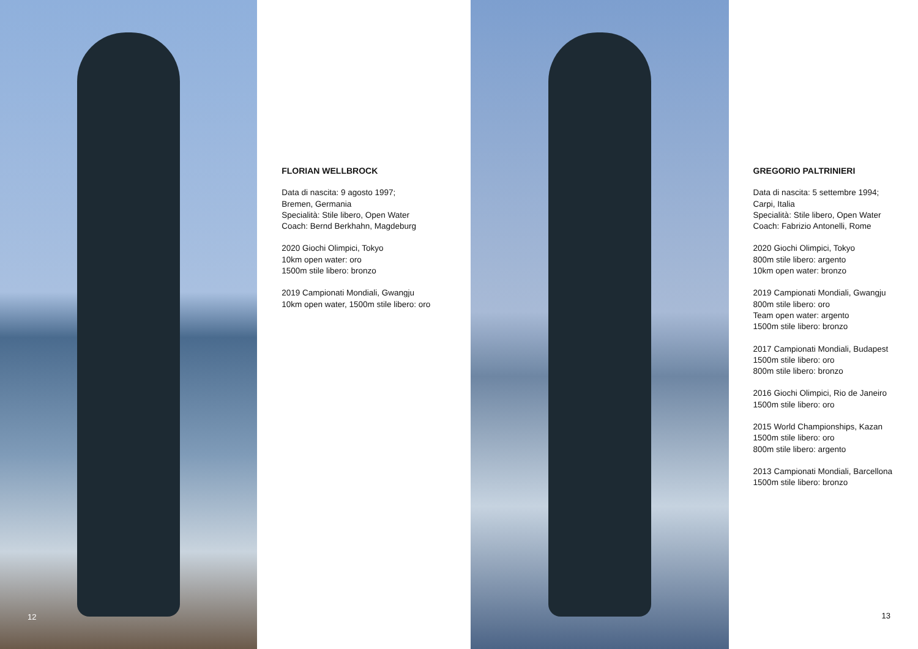12
FLORIAN WELLBROCK
Data di nascita: 9 agosto 1997;
Bremen, Germania
Specialità: Stile libero, Open Water
Coach: Bernd Berkhahn, Magdeburg
2020 Giochi Olimpici, Tokyo
10km open water: oro
1500m stile libero: bronzo
2019 Campionati Mondiali, Gwangju
10km open water, 1500m stile libero: oro
GREGORIO PALTRINIERI
Data di nascita: 5 settembre 1994;
Carpi, Italia
Specialità: Stile libero, Open Water
Coach: Fabrizio Antonelli, Rome
2020 Giochi Olimpici, Tokyo
800m stile libero: argento
10km open water: bronzo
2019 Campionati Mondiali, Gwangju
800m stile libero: oro
Team open water: argento
1500m stile libero: bronzo
2017 Campionati Mondiali, Budapest
1500m stile libero: oro
800m stile libero: bronzo
2016 Giochi Olimpici, Rio de Janeiro
1500m stile libero: oro
2015 World Championships, Kazan
1500m stile libero: oro
800m stile libero: argento
2013 Campionati Mondiali, Barcellona
1500m stile libero: bronzo
13